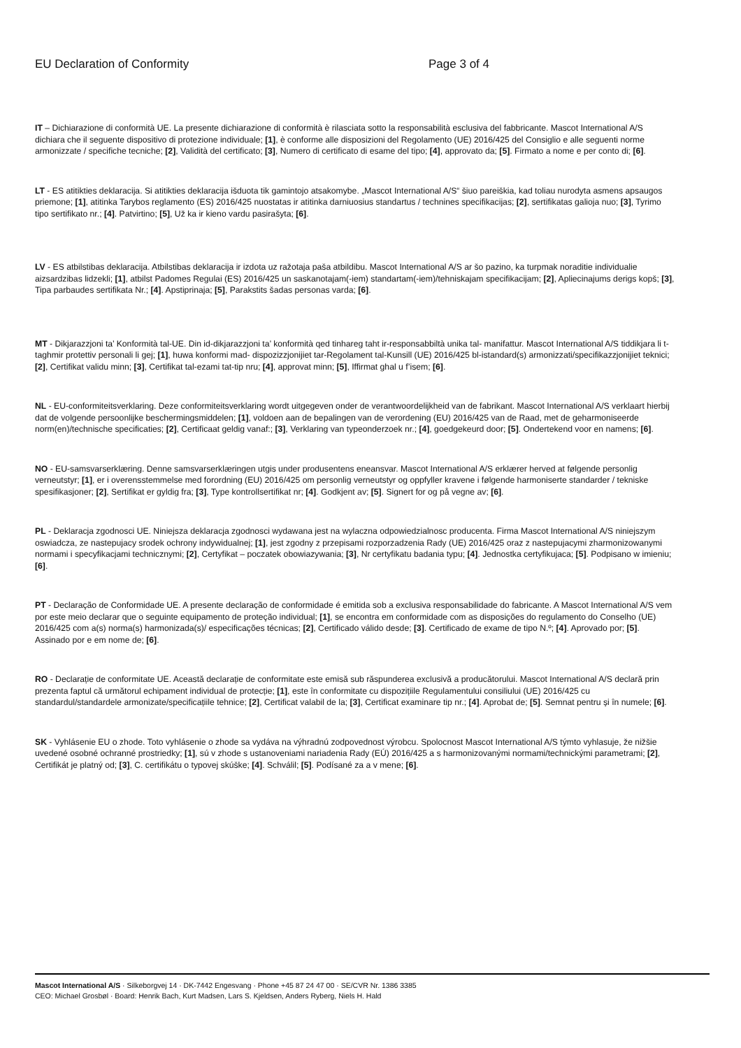EU Declaration of Conformity Page 3 of 4
IT – Dichiarazione di conformità UE. La presente dichiarazione di conformità è rilasciata sotto la responsabilità esclusiva del fabbricante. Mascot International A/S dichiara che il seguente dispositivo di protezione individuale; [1], è conforme alle disposizioni del Regolamento (UE) 2016/425 del Consiglio e alle seguenti norme armonizzate / specifiche tecniche; [2], Validità del certificato; [3], Numero di certificato di esame del tipo; [4], approvato da; [5]. Firmato a nome e per conto di; [6].
LT - ES atitikties deklaracija. Si atitikties deklaracija išduota tik gamintojo atsakomybe. „Mascot International A/S“ šiuo pareiškia, kad toliau nurodyta asmens apsaugos priemone; [1], atitinka Tarybos reglamento (ES) 2016/425 nuostatas ir atitinka darniuosius standartus / technines specifikacijas; [2], sertifikatas galioja nuo; [3], Tyrimo tipo sertifikato nr.; [4]. Patvirtino; [5], Už ka ir kieno vardu pasirašyta; [6].
LV - ES atbilstibas deklaracija. Atbilstibas deklaracija ir izdota uz ražotaja paša atbildibu. Mascot International A/S ar šo pazino, ka turpmak noraditie individualie aizsardzibas lidzekli; [1], atbilst Padomes Regulai (ES) 2016/425 un saskanotajam(-iem) standartam(-iem)/tehniskajam specifikacijam; [2], Apliecinajums derigs kopš; [3], Tipa parbaudes sertifikata Nr.; [4]. Apstiprinaja; [5], Parakstits šadas personas varda; [6].
MT - Dikjarazzjoni ta’ Konformità tal-UE. Din id-dikjarazzjoni ta’ konformità qed tinhareg taht ir-responsabbiltà unika tal- manifattur. Mascot International A/S tiddikjara li t-taghmir protettiv personali li gej; [1], huwa konformi mad- dispozizzjonijiet tar-Regolament tal-Kunsill (UE) 2016/425 bl-istandard(s) armonizzati/specifikazzjonijiet teknici; [2], Certifikat validu minn; [3], Certifikat tal-ezami tat-tip nru; [4], approvat minn; [5], Iffirmat ghal u f’isem; [6].
NL - EU-conformiteitsverklaring. Deze conformiteitsverklaring wordt uitgegeven onder de verantwoordelijkheid van de fabrikant. Mascot International A/S verklaart hierbij dat de volgende persoonlijke beschermingsmiddelen; [1], voldoen aan de bepalingen van de verordening (EU) 2016/425 van de Raad, met de geharmoniseerde norm(en)/technische specificaties; [2], Certificaat geldig vanaf:; [3], Verklaring van typeonderzoek nr.; [4], goedgekeurd door; [5]. Ondertekend voor en namens; [6].
NO - EU-samsvarserklæring. Denne samsvarserklæringen utgis under produsentens eneansvar. Mascot International A/S erklærer herved at følgende personlig verneutstyr; [1], er i overensstemmelse med forordning (EU) 2016/425 om personlig verneutstyr og oppfyller kravene i følgende harmoniserte standarder / tekniske spesifikasjoner; [2], Sertifikat er gyldig fra; [3], Type kontrollsertifikat nr; [4]. Godkjent av; [5]. Signert for og på vegne av; [6].
PL - Deklaracja zgodnosci UE. Niniejsza deklaracja zgodnosci wydawana jest na wylaczna odpowiedzialnosc producenta. Firma Mascot International A/S niniejszym oswiadcza, ze nastepujacy srodek ochrony indywidualnej; [1], jest zgodny z przepisami rozporzadzenia Rady (UE) 2016/425 oraz z nastepujacymi zharmonizowanymi normami i specyfikacjami technicznymi; [2], Certyfikat – poczatek obowiazywania; [3], Nr certyfikatu badania typu; [4]. Jednostka certyfikujaca; [5]. Podpisano w imieniu; [6].
PT - Declaração de Conformidade UE. A presente declaração de conformidade é emitida sob a exclusiva responsabilidade do fabricante. A Mascot International A/S vem por este meio declarar que o seguinte equipamento de proteção individual; [1], se encontra em conformidade com as disposições do regulamento do Conselho (UE) 2016/425 com a(s) norma(s) harmonizada(s)/ especificações técnicas; [2], Certificado válido desde; [3]. Certificado de exame de tipo N.º; [4]. Aprovado por; [5]. Assinado por e em nome de; [6].
RO - Declarație de conformitate UE. Această declarație de conformitate este emisă sub răspunderea exclusivă a producătorului. Mascot International A/S declară prin prezenta faptul că următorul echipament individual de protecție; [1], este în conformitate cu dispozițiile Regulamentului consiliului (UE) 2016/425 cu standardul/standardele armonizate/specificațiile tehnice; [2], Certificat valabil de la; [3], Certificat examinare tip nr.; [4]. Aprobat de; [5]. Semnat pentru și în numele; [6].
SK - Vyhlásenie EU o zhode. Toto vyhlásenie o zhode sa vydáva na výhradnú zodpovednost výrobcu. Spolocnost Mascot International A/S týmto vyhlasuje, že nižšie uvedené osobné ochranné prostriedky; [1], sú v zhode s ustanoveniami nariadenia Rady (EÚ) 2016/425 a s harmonizovanými normami/technickými parametrami; [2], Certifikát je platný od; [3], C. certifikátu o typovej skúške; [4]. Schválil; [5]. Podísané za a v mene; [6].
Mascot International A/S · Silkeborgvej 14 · DK-7442 Engesvang · Phone +45 87 24 47 00 · SE/CVR Nr. 1386 3385
CEO: Michael Grosbøl · Board: Henrik Bach, Kurt Madsen, Lars S. Kjeldsen, Anders Ryberg, Niels H. Hald